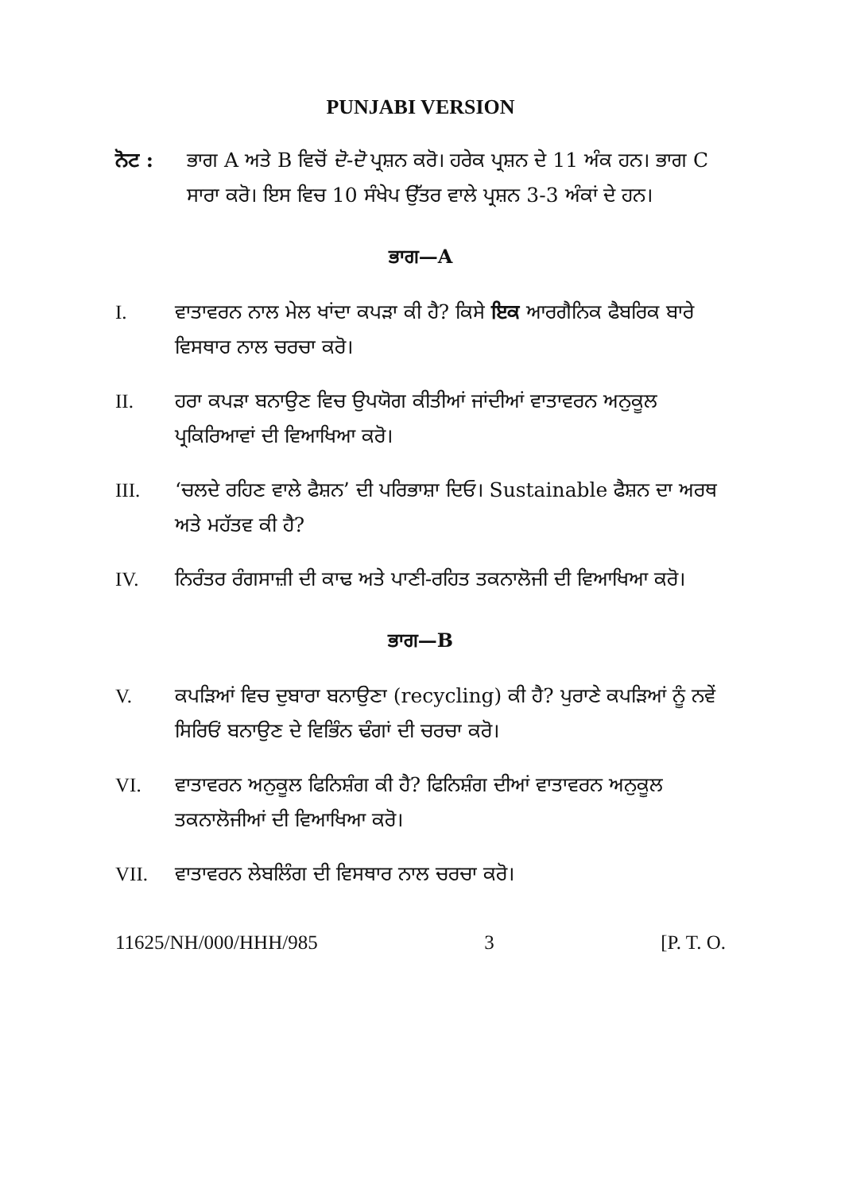PUNJABI VERSION
ਨੋਟ : ਭਾਗ A ਅਤੇ B ਵਿਚੋਂ ਦੋ-ਦੋ ਪ੍ਰਸ਼ਨ ਕਰੋ। ਹਰੇਕ ਪ੍ਰਸ਼ਨ ਦੇ 11 ਅੰਕ ਹਨ। ਭਾਗ C ਸਾਰਾ ਕਰੋ। ਇਸ ਵਿਚ 10 ਸੰਖੇਪ ਉੱਤਰ ਵਾਲੇ ਪ੍ਰਸ਼ਨ 3-3 ਅੰਕਾਂ ਦੇ ਹਨ।
ਭਾਗ—A
I. ਵਾਤਾਵਰਨ ਨਾਲ ਮੇਲ ਖਾਂਦਾ ਕਪੜਾ ਕੀ ਹੈ? ਕਿਸੇ ਇਕ ਆਰਗੈਨਿਕ ਫੈਬਰਿਕ ਬਾਰੇ ਵਿਸਥਾਰ ਨਾਲ ਚਰਚਾ ਕਰੋ।
II. ਹਰਾ ਕਪੜਾ ਬਨਾਉਣ ਵਿਚ ਉਪਯੋਗ ਕੀਤੀਆਂ ਜਾਂਦੀਆਂ ਵਾਤਾਵਰਨ ਅਨੁਕੂਲ ਪ੍ਰਕਿਰਿਆਵਾਂ ਦੀ ਵਿਆਖਿਆ ਕਰੋ।
III. ‘ਚਲਦੇ ਰਹਿਣ ਵਾਲੇ ਫੈਸ਼ਨ’ ਦੀ ਪਰਿਭਾਸ਼ਾ ਦਿਓ। Sustainable ਫੈਸ਼ਨ ਦਾ ਅਰਥ ਅਤੇ ਮਹੱਤਵ ਕੀ ਹੈ?
IV. ਨਿਰੰਤਰ ਰੰਗਸਾਜ਼ੀ ਦੀ ਕਾਢ ਅਤੇ ਪਾਣੀ-ਰਹਿਤ ਤਕਨਾਲੋਜੀ ਦੀ ਵਿਆਖਿਆ ਕਰੋ।
ਭਾਗ—B
V. ਕਪੜਿਆਂ ਵਿਚ ਦੁਬਾਰਾ ਬਨਾਉਣਾ (recycling) ਕੀ ਹੈ? ਪੁਰਾਣੇ ਕਪੜਿਆਂ ਨੂੰ ਨਵੇਂ ਸਿਰਿਓਂ ਬਨਾਉਣ ਦੇ ਵਿਭਿੰਨ ਢੰਗਾਂ ਦੀ ਚਰਚਾ ਕਰੋ।
VI. ਵਾਤਾਵਰਨ ਅਨੁਕੂਲ ਫਿਨਿਸ਼ੰਗ ਕੀ ਹੈ? ਫਿਨਿਸ਼ੰਗ ਦੀਆਂ ਵਾਤਾਵਰਨ ਅਨੁਕੂਲ ਤਕਨਾਲੋਜੀਆਂ ਦੀ ਵਿਆਖਿਆ ਕਰੋ।
VII. ਵਾਤਾਵਰਨ ਲੇਬਲਿੰਗ ਦੀ ਵਿਸਥਾਰ ਨਾਲ ਚਰਚਾ ਕਰੋ।
11625/NH/000/HHH/985 3 [P. T. O.